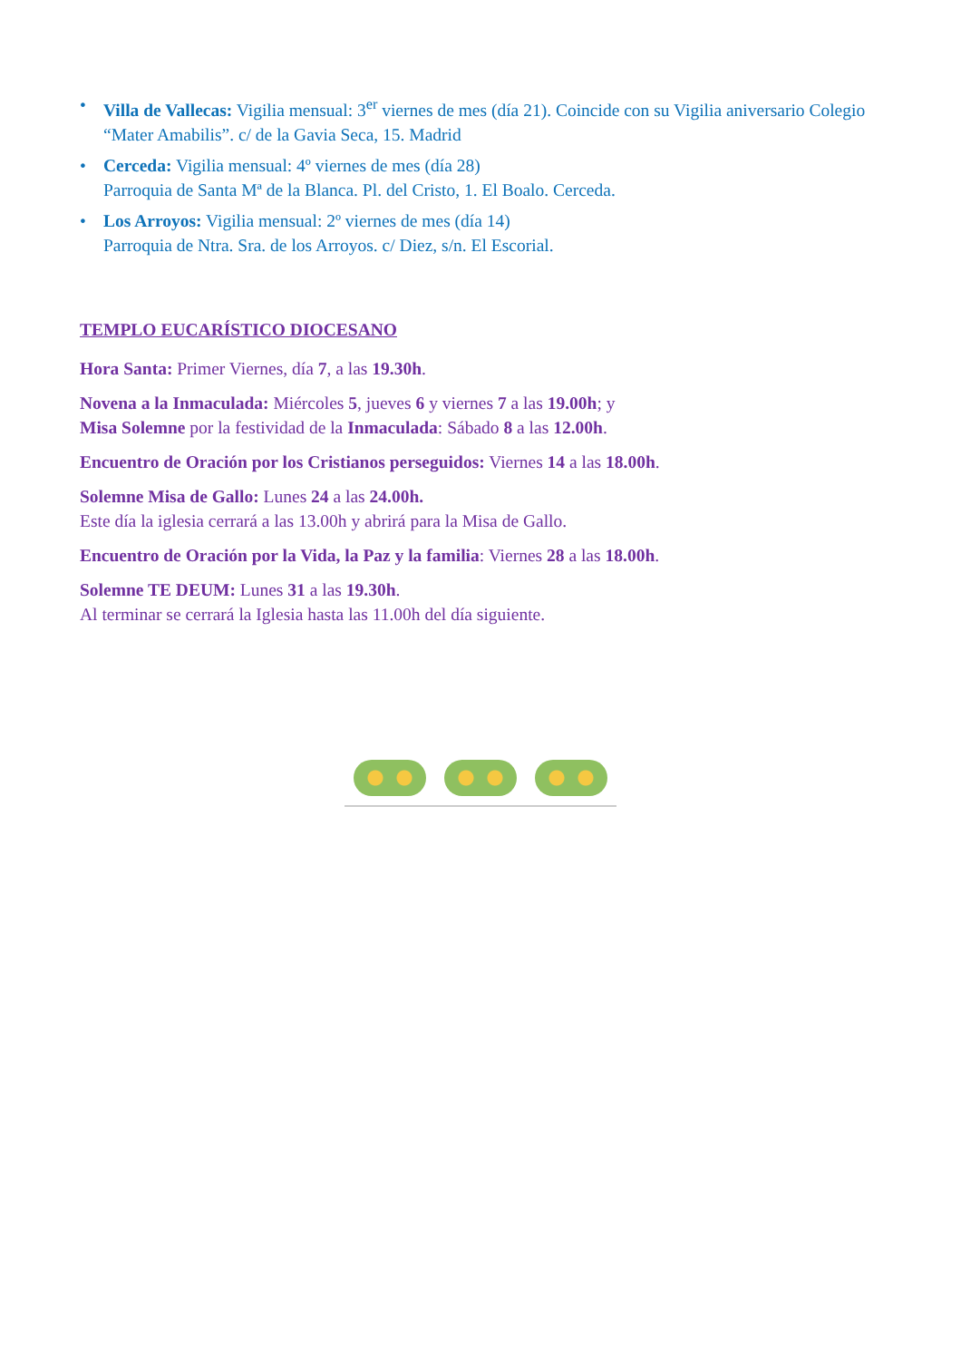• Villa de Vallecas: Vigilia mensual: 3<sup>er</sup> viernes de mes (día 21). Coincide con su Vigilia aniversario Colegio “Mater Amabilis”. c/ de la Gavia Seca, 15. Madrid
• Cerceda: Vigilia mensual: 4º viernes de mes (día 28)
Parroquia de Santa Mª de la Blanca. Pl. del Cristo, 1. El Boalo. Cerceda.
• Los Arroyos: Vigilia mensual: 2º viernes de mes (día 14)
Parroquia de Ntra. Sra. de los Arroyos. c/ Diez, s/n. El Escorial.
TEMPLO EUCARÍSTICO DIOCESANO
Hora Santa: Primer Viernes, día 7, a las 19.30h.
Novena a la Inmaculada: Miércoles 5, jueves 6 y viernes 7 a las 19.00h; y
Misa Solemne por la festividad de la Inmaculada: Sábado 8 a las 12.00h.
Encuentro de Oración por los Cristianos perseguidos: Viernes 14 a las 18.00h.
Solemne Misa de Gallo: Lunes 24 a las 24.00h.
Este día la iglesia cerrará a las 13.00h y abrirá para la Misa de Gallo.
Encuentro de Oración por la Vida, la Paz y la familia: Viernes 28 a las 18.00h.
Solemne TE DEUM: Lunes 31 a las 19.30h.
Al terminar se cerrará la Iglesia hasta las 11.00h del día siguiente.